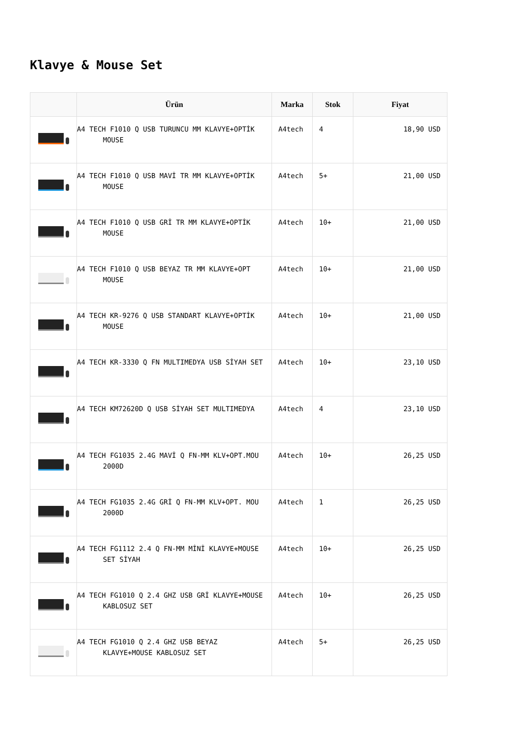Klavye & Mouse Set
| | Ürün | Marka | Stok | Fiyat |
| --- | --- | --- | --- | --- |
| | A4 TECH F1010 Q USB TURUNCU MM KLAVYE+OPTİK MOUSE | A4tech | 4 | 18,90 USD |
| | A4 TECH F1010 Q USB MAVİ TR MM KLAVYE+OPTİK MOUSE | A4tech | 5+ | 21,00 USD |
| | A4 TECH F1010 Q USB GRİ TR MM KLAVYE+OPTİK MOUSE | A4tech | 10+ | 21,00 USD |
| | A4 TECH F1010 Q USB BEYAZ TR MM KLAVYE+OPT MOUSE | A4tech | 10+ | 21,00 USD |
| | A4 TECH KR-9276 Q USB STANDART KLAVYE+OPTİK MOUSE | A4tech | 10+ | 21,00 USD |
| | A4 TECH KR-3330 Q FN MULTIMEDYA USB SİYAH SET | A4tech | 10+ | 23,10 USD |
| | A4 TECH KM72620D Q USB SİYAH SET MULTIMEDYA | A4tech | 4 | 23,10 USD |
| | A4 TECH FG1035 2.4G MAVİ Q FN-MM KLV+OPT.MOU 2000D | A4tech | 10+ | 26,25 USD |
| | A4 TECH FG1035 2.4G GRİ Q FN-MM KLV+OPT. MOU 2000D | A4tech | 1 | 26,25 USD |
| | A4 TECH FG1112 2.4 Q FN-MM MİNİ KLAVYE+MOUSE SET SİYAH | A4tech | 10+ | 26,25 USD |
| | A4 TECH FG1010 Q 2.4 GHZ USB GRİ KLAVYE+MOUSE KABLOSUZ SET | A4tech | 10+ | 26,25 USD |
| | A4 TECH FG1010 Q 2.4 GHZ USB BEYAZ KLAVYE+MOUSE KABLOSUZ SET | A4tech | 5+ | 26,25 USD |